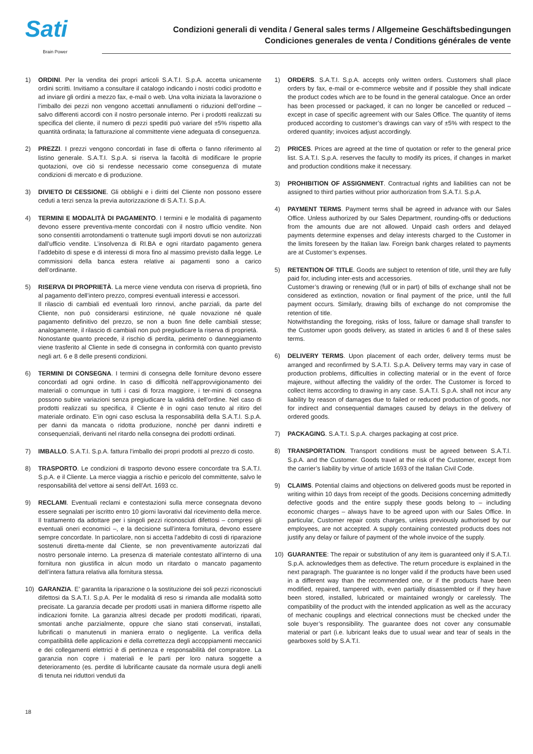Sati
Brain Power
Condizioni generali di vendita / General sales terms / Allgemeine Geschäftsbedingungen
Condiciones generales de venta / Conditions générales de vente
1) ORDINI. Per la vendita dei propri articoli S.A.T.I. S.p.A. accetta unicamente ordini scritti. Invitiamo a consultare il catalogo indicando i nostri codici prodotto e ad inviare gli ordini a mezzo fax, e-mail o web. Una volta iniziata la lavorazione o l’imballo dei pezzi non vengono accettati annullamenti o riduzioni dell’ordine – salvo differenti accordi con il nostro personale interno. Per i prodotti realizzati su specifica del cliente, il numero di pezzi spediti può variare del ±5% rispetto alla quantità ordinata; la fatturazione al committente viene adeguata di conseguenza.
2) PREZZI. I prezzi vengono concordati in fase di offerta o fanno riferimento al listino generale. S.A.T.I. S.p.A. si riserva la facoltà di modificare le proprie quotazioni, ove ciò si rendesse necessario come conseguenza di mutate condizioni di mercato e di produzione.
3) DIVIETO DI CESSIONE. Gli obblighi e i diritti del Cliente non possono essere ceduti a terzi senza la previa autorizzazione di S.A.T.I. S.p.A.
4) TERMINI E MODALITÀ DI PAGAMENTO. I termini e le modalità di pagamento devono essere preventiva-mente concordati con il nostro ufficio vendite. Non sono consentiti arrotondamenti o trattenute sugli importi dovuti se non autorizzati dall’ufficio vendite. L’insolvenza di RI.BA e ogni ritardato pagamento genera l’addebito di spese e di interessi di mora fino al massimo previsto dalla legge. Le commissioni della banca estera relative ai pagamenti sono a carico dell’ordinante.
5) RISERVA DI PROPRIETÀ. La merce viene venduta con riserva di proprietà, fino al pagamento dell’intero prezzo, compresi eventuali interessi e accessori.
Il rilascio di cambiali ed eventuali loro rinnovi, anche parziali, da parte del Cliente, non può considerarsi estinzione, né quale novazione né quale pagamento definitivo del prezzo, se non a buon fine delle cambiali stesse; analogamente, il rilascio di cambiali non può pregiudicare la riserva di proprietà.
Nonostante quanto precede, il rischio di perdita, perimento o danneggiamento viene trasferito al Cliente in sede di consegna in conformità con quanto previsto negli art. 6 e 8 delle presenti condizioni.
6) TERMINI DI CONSEGNA. I termini di consegna delle forniture devono essere concordati ad ogni ordine. In caso di difficoltà nell’approvvigionamento dei materiali o comunque in tutti i casi di forza maggiore, i ter-mini di consegna possono subire variazioni senza pregiudicare la validità dell’ordine. Nel caso di prodotti realizzati su specifica, il Cliente è in ogni caso tenuto al ritiro del materiale ordinato. E’in ogni caso esclusa la responsabilità della S.A.T.I. S.p.A. per danni da mancata o ridotta produzione, nonché per danni indiretti e consequenziali, derivanti nel ritardo nella consegna dei prodotti ordinati.
7) IMBALLO. S.A.T.I. S.p.A. fattura l’imballo dei propri prodotti al prezzo di costo.
8) TRASPORTO. Le condizioni di trasporto devono essere concordate tra S.A.T.I. S.p.A. e il Cliente. La merce viaggia a rischio e pericolo del committente, salvo le responsabilità del vettore ai sensi dell’Art. 1693 cc.
9) RECLAMI. Eventuali reclami e contestazioni sulla merce consegnata devono essere segnalati per iscritto entro 10 giorni lavorativi dal ricevimento della merce. Il trattamento da adottare per i singoli pezzi riconosciuti difettosi – compresi gli eventuali oneri economici –, e la decisione sull’intera fornitura, devono essere sempre concordate. In particolare, non si accetta l’addebito di costi di riparazione sostenuti diretta-mente dal Cliente, se non preventivamente autorizzati dal nostro personale interno. La presenza di materiale contestato all’interno di una fornitura non giustifica in alcun modo un ritardato o mancato pagamento dell’intera fattura relativa alla fornitura stessa.
10) GARANZIA. E’ garantita la riparazione o la sostituzione dei soli pezzi riconosciuti difettosi da S.A.T.I. S.p.A. Per le modalità di reso si rimanda alle modalità sotto precisate. La garanzia decade per prodotti usati in maniera difforme rispetto alle indicazioni fornite. La garanzia altresì decade per prodotti modificati, riparati, smontati anche parzialmente, oppure che siano stati conservati, installati, lubrificati o manutenuti in maniera errato o negligente. La verifica della compatibilità delle applicazioni e della correttezza degli accoppiamenti meccanici e dei collegamenti elettrici è di pertinenza e responsabilità del compratore. La garanzia non copre i materiali e le parti per loro natura soggette a deterioramento (es. perdite di lubrificante causate da normale usura degli anelli di tenuta nei riduttori venduti da
1) ORDERS. S.A.T.I. S.p.A. accepts only written orders. Customers shall place orders by fax, e-mail or e-commerce website and if possible they shall indicate the product codes which are to be found in the general catalogue. Once an order has been processed or packaged, it can no longer be cancelled or reduced – except in case of specific agreement with our Sales Office. The quantity of items produced according to customer’s drawings can vary of ±5% with respect to the ordered quantity; invoices adjust accordingly.
2) PRICES. Prices are agreed at the time of quotation or refer to the general price list. S.A.T.I. S.p.A. reserves the faculty to modify its prices, if changes in market and production conditions make it necessary.
3) PROHIBITION OF ASSIGNMENT. Contractual rights and liabilities can not be assigned to third parties without prior authorization from S.A.T.I. S.p.A.
4) PAYMENT TERMS. Payment terms shall be agreed in advance with our Sales Office. Unless authorized by our Sales Department, rounding-offs or deductions from the amounts due are not allowed. Unpaid cash orders and delayed payments determine expenses and delay interests charged to the Customer in the limits foreseen by the Italian law. Foreign bank charges related to payments are at Customer’s expenses.
5) RETENTION OF TITLE. Goods are subject to retention of title, until they are fully paid for, including inter-ests and accessories.
Customer’s drawing or renewing (full or in part) of bills of exchange shall not be considered as extinction, novation or final payment of the price, until the full payment occurs. Similarly, drawing bills of exchange do not compromise the retention of title.
Notwithstanding the foregoing, risks of loss, failure or damage shall transfer to the Customer upon goods delivery, as stated in articles 6 and 8 of these sales terms.
6) DELIVERY TERMS. Upon placement of each order, delivery terms must be arranged and reconfirmed by S.A.T.I. S.p.A. Delivery terms may vary in case of production problems, difficulties in collecting material or in the event of force majeure, without affecting the validity of the order. The Customer is forced to collect items according to drawing in any case. S.A.T.I. S.p.A. shall not incur any liability by reason of damages due to failed or reduced production of goods, nor for indirect and consequential damages caused by delays in the delivery of ordered goods.
7) PACKAGING. S.A.T.I. S.p.A. charges packaging at cost price.
8) TRANSPORTATION. Transport conditions must be agreed between S.A.T.I. S.p.A. and the Customer. Goods travel at the risk of the Customer, except from the carrier’s liability by virtue of article 1693 of the Italian Civil Code.
9) CLAIMS. Potential claims and objections on delivered goods must be reported in writing within 10 days from receipt of the goods. Decisions concerning admittedly defective goods and the entire supply these goods belong to – including economic charges – always have to be agreed upon with our Sales Office. In particular, Customer repair costs charges, unless previously authorised by our employees, are not accepted. A supply containing contested products does not justify any delay or failure of payment of the whole invoice of the supply.
10) GUARANTEE: The repair or substitution of any item is guaranteed only if S.A.T.I. S.p.A. acknowledges them as defective. The return procedure is explained in the next paragraph. The guarantee is no longer valid if the products have been used in a different way than the recommended one, or if the products have been modified, repaired, tampered with, even partially disassembled or if they have been stored, installed, lubricated or maintained wrongly or carelessly. The compatibility of the product with the intended application as well as the accuracy of mechanic couplings and electrical connections must be checked under the sole buyer’s responsibility. The guarantee does not cover any consumable material or part (i.e. lubricant leaks due to usual wear and tear of seals in the gearboxes sold by S.A.T.I.
18